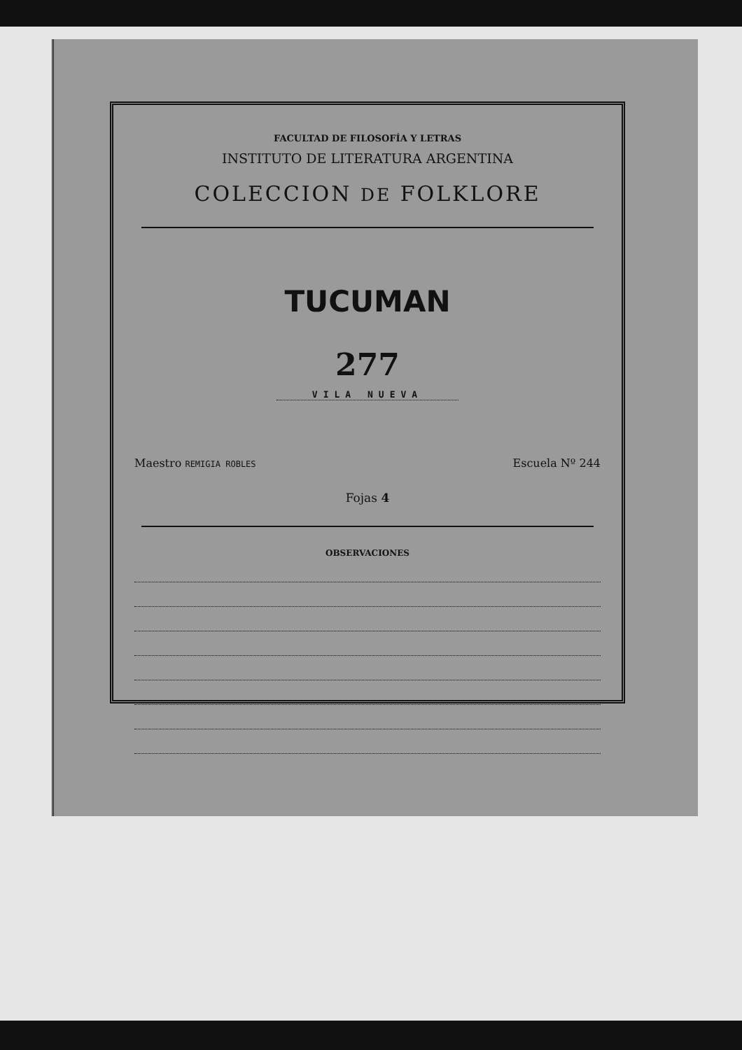FACULTAD DE FILOSOFÍA Y LETRAS
INSTITUTO DE LITERATURA ARGENTINA
COLECCION DE FOLKLORE
TUCUMAN
277
VILA NUEVA
Maestro REMIGIA ROBLES Escuela Nº 244
Fojas 4
OBSERVACIONES